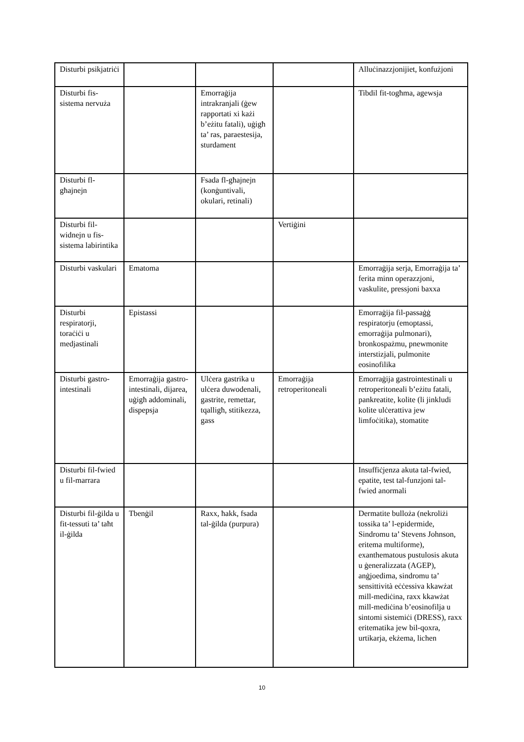| Disturbi psikjatriċi | | | | Alluċinazzjonijiet, konfużjoni |
| Disturbi fis-sistema nervuża | | Emorraġija intrakranjali (ġew rapportati xi każi b’eżitu fatali), uġigħ ta’ ras, paraestesija, sturdament | | Tibdil fit-togħma, agewsja |
| Disturbi fl-għajnejn | | Fsada fl-għajnejn (konġuntivali, okulari, retinali) | | |
| Disturbi fil-widnejn u fis-sistema labirintika | | | Vertiġini | |
| Disturbi vaskulari | Ematoma | | | Emorraġija serja, Emorraġija ta’ ferita minn operazzjoni, vaskulite, pressjoni baxxa |
| Disturbi respiratorji, toraċiċi u medjastinali | Epistassi | | | Emorraġija fil-passaġġ respiratorju (emoptassi, emorraġija pulmonari), bronkospażmu, pnewmonite interstizjali, pulmonite eosinofilika |
| Disturbi gastro-intestinali | Emorraġija gastro-intestinali, dijarea, uġigħ addominali, dispepsja | Ulċera gastrika u ulċera duwodenali, gastrite, remettar, tqalligħ, stitikezza, gass | Emorraġija retroperitoneali | Emorraġija gastrointestinali u retroperitoneali b’eżitu fatali, pankreatite, kolite (li jinkludi kolite ulċerattiva jew limfoċitika), stomatite |
| Disturbi fil-fwied u fil-marrara | | | | Insuffiċjenza akuta tal-fwied, epatite, test tal-funzjoni tal-fwied anormali |
| Disturbi fil-ġilda u fit-tessuti ta’ taħt il-ġilda | Tbenġil | Raxx, ħakk, fsada tal-ġilda (purpura) | | Dermatite bulloża (nekroliżi tossika ta’ l-epidermide, Sindromu ta’ Stevens Johnson, eritema multiforme), exanthematous pustulosis akuta u ġeneralizzata (AGEP), anġjoedima, sindromu ta’ sensittività eċċessiva kkawżat mill-mediċina, raxx kkawżat mill-mediċina b’eosinofilja u sintomi sistemiċi (DRESS), raxx eritematika jew bil-qoxra, urtikarja, ekżema, lichen |
10